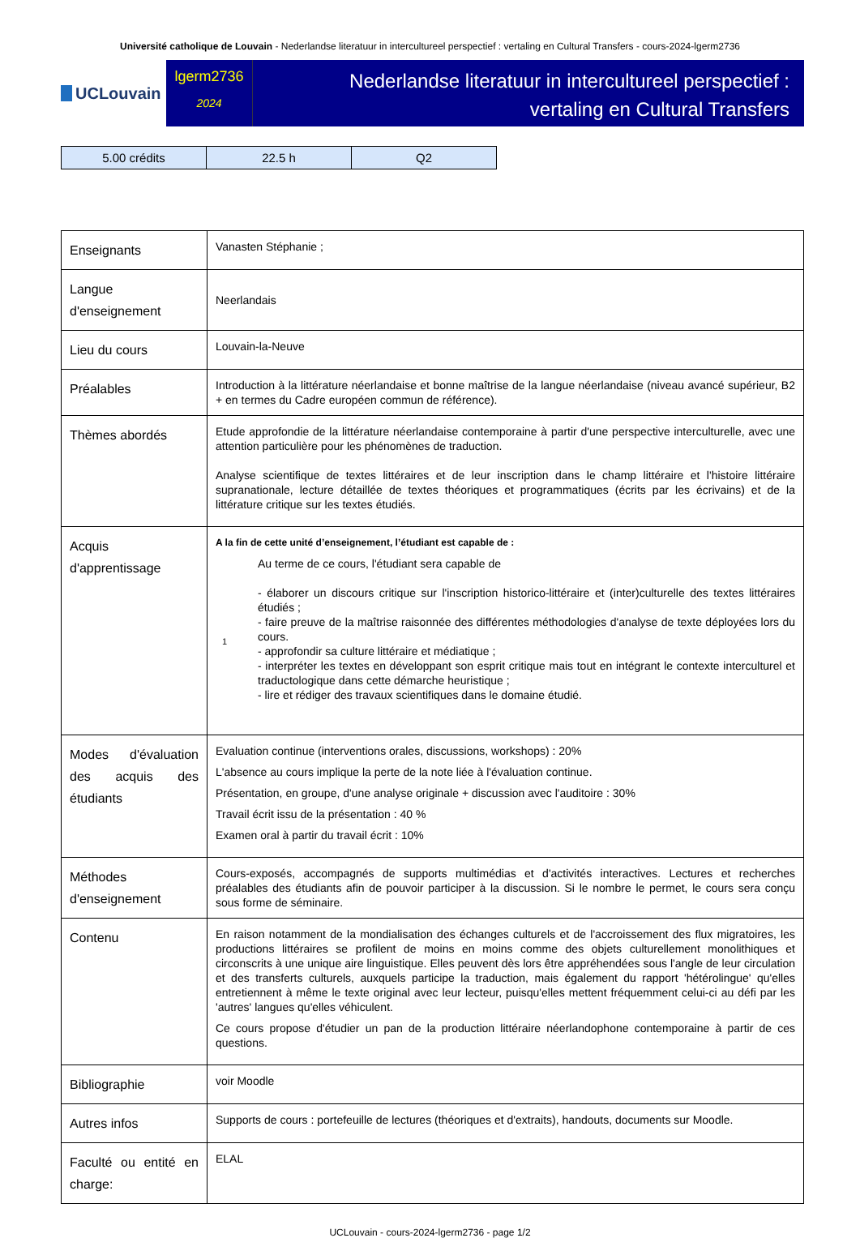Université catholique de Louvain - Nederlandse literatuur in intercultureel perspectief : vertaling en Cultural Transfers - cours-2024-lgerm2736
UCLouvain
lgerm2736
2024
Nederlandse literatuur in intercultureel perspectief :
vertaling en Cultural Transfers
| 5.00 crédits | 22.5 h | Q2 |
| Enseignants | Vanasten Stéphanie ; |
| Langue d'enseignement | Neerlandais |
| Lieu du cours | Louvain-la-Neuve |
| Préalables | Introduction à la littérature néerlandaise et bonne maîtrise de la langue néerlandaise (niveau avancé supérieur, B2 + en termes du Cadre européen commun de référence). |
| Thèmes abordés | Etude approfondie de la littérature néerlandaise contemporaine à partir d'une perspective interculturelle, avec une attention particulière pour les phénomènes de traduction. Analyse scientifique de textes littéraires et de leur inscription dans le champ littéraire et l'histoire littéraire supranationale, lecture détaillée de textes théoriques et programmatiques (écrits par les écrivains) et de la littérature critique sur les textes étudiés. |
| Acquis d'apprentissage | A la fin de cette unité d’enseignement, l’étudiant est capable de : 1 Au terme de ce cours, l'étudiant sera capable de - élaborer un discours critique sur l'inscription historico-littéraire et (inter)culturelle des textes littéraires étudiés ; - faire preuve de la maîtrise raisonnée des différentes méthodologies d'analyse de texte déployées lors du cours. - approfondir sa culture littéraire et médiatique ; - interpréter les textes en développant son esprit critique mais tout en intégrant le contexte interculturel et traductologique dans cette démarche heuristique ; - lire et rédiger des travaux scientifiques dans le domaine étudié. |
| Modes d'évaluation des acquis des étudiants | Evaluation continue (interventions orales, discussions, workshops) : 20% L'absence au cours implique la perte de la note liée à l'évaluation continue. Présentation, en groupe, d'une analyse originale + discussion avec l'auditoire : 30% Travail écrit issu de la présentation : 40 % Examen oral à partir du travail écrit : 10% |
| Méthodes d'enseignement | Cours-exposés, accompagnés de supports multimédias et d'activités interactives. Lectures et recherches préalables des étudiants afin de pouvoir participer à la discussion. Si le nombre le permet, le cours sera conçu sous forme de séminaire. |
| Contenu | En raison notamment de la mondialisation des échanges culturels et de l'accroissement des flux migratoires, les productions littéraires se profilent de moins en moins comme des objets culturellement monolithiques et circonscrits à une unique aire linguistique. Elles peuvent dès lors être appréhendées sous l'angle de leur circulation et des transferts culturels, auxquels participe la traduction, mais également du rapport 'hétérolingue' qu'elles entretiennent à même le texte original avec leur lecteur, puisqu'elles mettent fréquemment celui-ci au défi par les 'autres' langues qu'elles véhiculent. Ce cours propose d'étudier un pan de la production littéraire néerlandophone contemporaine à partir de ces questions. |
| Bibliographie | voir Moodle |
| Autres infos | Supports de cours : portefeuille de lectures (théoriques et d'extraits), handouts, documents sur Moodle. |
| Faculté ou entité en charge: | ELAL |
UCLouvain - cours-2024-lgerm2736 - page 1/2